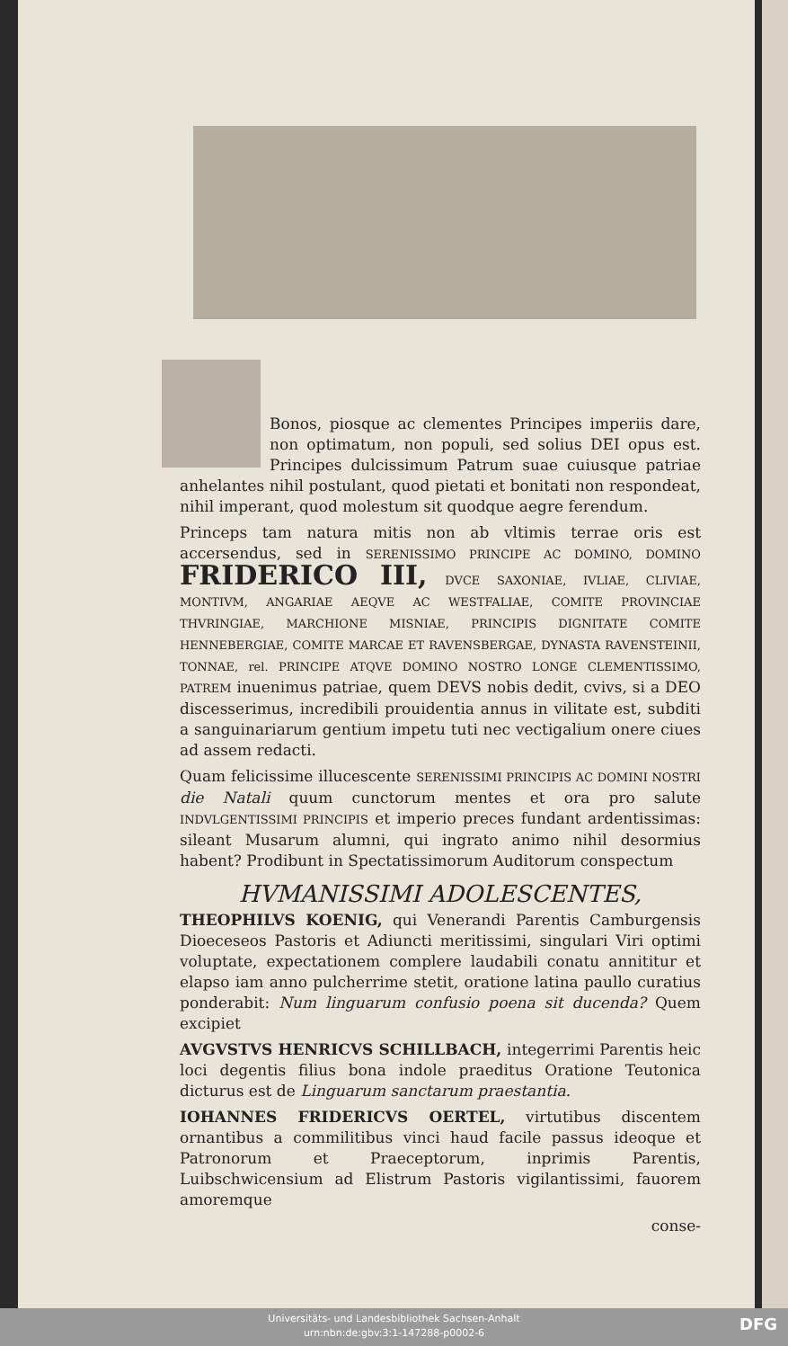Bonos, piosque ac clementes Principes imperiis dare, non optimatum, non populi, sed solius DEI opus est. Principes dulcissimum Patrum suae cuiusque patriae anhelantes nihil postulant, quod pietati et bonitati non respondeat, nihil imperant, quod molestum sit quodque aegre ferendum.
Princeps tam natura mitis non ab vltimis terrae oris est accersendus, sed in SERENISSIMO PRINCIPE AC DOMINO, DOMINO FRIDERICO III, DVCE SAXONIAE, IVLIAE, CLIVIAE, MONTIVM, ANGARIAE AEQVE AC WESTFALIAE, COMITE PROVINCIAE THVRINGIAE, MARCHIONE MISNIAE, PRINCIPIS DIGNITATE COMITE HENNEBERGIAE, COMITE MARCAE ET RAVENSBERGAE, DYNASTA RAVENSTEINII, TONNAE, rel. PRINCIPE ATQVE DOMINO NOSTRO LONGE CLEMENTISSIMO, PATREM inuenimus patriae, quem DEVS nobis dedit, cvivs, si a DEO discesserimus, incredibili prouidentia annus in vilitate est, subditi a sanguinariarum gentium impetu tuti nec vectigalium onere ciues ad assem redacti.
Quam felicissime illucescente SERENISSIMI PRINCIPIS AC DOMINI NOSTRI die Natali quum cunctorum mentes et ora pro salute INDVLGENTISSIMI PRINCIPIS et imperio preces fundant ardentissimas: sileant Musarum alumni, qui ingrato animo nihil desormius habent? Prodibunt in Spectatissimorum Auditorum conspectum
HVMANISSIMI ADOLESCENTES,
THEOPHILVS KOENIG, qui Venerandi Parentis Camburgensis Dioeceseos Pastoris et Adiuncti meritissimi, singulari Viri optimi voluptate, expectationem complere laudabili conatu annititur et elapso iam anno pulcherrime stetit, oratione latina paullo curatius ponderabit: Num linguarum confusio poena sit ducenda? Quem excipiet
AVGVSTVS HENRICVS SCHILLBACH, integerrimi Parentis heic loci degentis filius bona indole praeditus Oratione Teutonica dicturus est de Linguarum sanctarum praestantia.
IOHANNES FRIDERICVS OERTEL, virtutibus discentem ornantibus a commilitibus vinci haud facile passus ideoque et Patronorum et Praeceptorum, inprimis Parentis, Luibschwicensium ad Elistrum Pastoris vigilantissimi, fauorem amoremque
conse-
Universitäts- und Landesbibliothek Sachsen-Anhalt
urn:nbn:de:gbv:3:1-147288-p0002-6
DFG